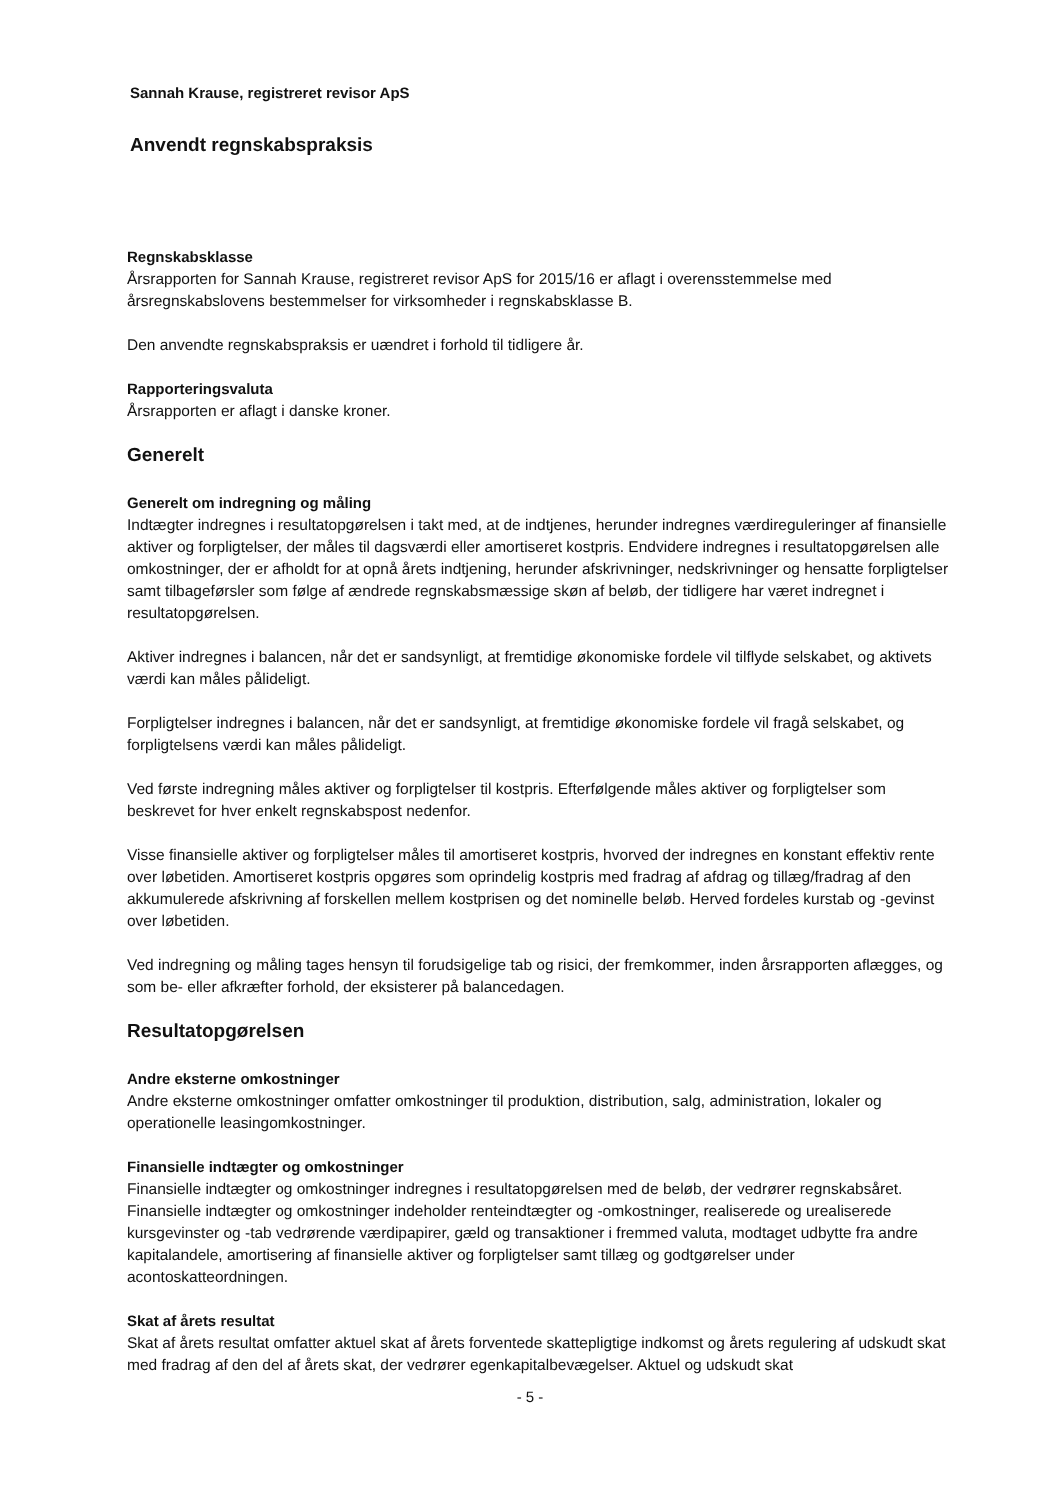Sannah Krause, registreret revisor ApS
Anvendt regnskabspraksis
Regnskabsklasse
Årsrapporten for Sannah Krause, registreret revisor ApS for 2015/16 er aflagt i overensstemmelse med årsregnskabslovens bestemmelser for virksomheder i regnskabsklasse B.
Den anvendte regnskabspraksis er uændret i forhold til tidligere år.
Rapporteringsvaluta
Årsrapporten er aflagt i danske kroner.
Generelt
Generelt om indregning og måling
Indtægter indregnes i resultatopgørelsen i takt med, at de indtjenes, herunder indregnes værdireguleringer af finansielle aktiver og forpligtelser, der måles til dagsværdi eller amortiseret kostpris. Endvidere indregnes i resultatopgørelsen alle omkostninger, der er afholdt for at opnå årets indtjening, herunder afskrivninger, nedskrivninger og hensatte forpligtelser samt tilbageførsler som følge af ændrede regnskabsmæssige skøn af beløb, der tidligere har været indregnet i resultatopgørelsen.
Aktiver indregnes i balancen, når det er sandsynligt, at fremtidige økonomiske fordele vil tilflyde selskabet, og aktivets værdi kan måles pålideligt.
Forpligtelser indregnes i balancen, når det er sandsynligt, at fremtidige økonomiske fordele vil fragå selskabet, og forpligtelsens værdi kan måles pålideligt.
Ved første indregning måles aktiver og forpligtelser til kostpris. Efterfølgende måles aktiver og forpligtelser som beskrevet for hver enkelt regnskabspost nedenfor.
Visse finansielle aktiver og forpligtelser måles til amortiseret kostpris, hvorved der indregnes en konstant effektiv rente over løbetiden. Amortiseret kostpris opgøres som oprindelig kostpris med fradrag af afdrag og tillæg/fradrag af den akkumulerede afskrivning af forskellen mellem kostprisen og det nominelle beløb. Herved fordeles kurstab og -gevinst over løbetiden.
Ved indregning og måling tages hensyn til forudsigelige tab og risici, der fremkommer, inden årsrapporten aflægges, og som be- eller afkræfter forhold, der eksisterer på balancedagen.
Resultatopgørelsen
Andre eksterne omkostninger
Andre eksterne omkostninger omfatter omkostninger til produktion, distribution, salg, administration, lokaler og operationelle leasingomkostninger.
Finansielle indtægter og omkostninger
Finansielle indtægter og omkostninger indregnes i resultatopgørelsen med de beløb, der vedrører regnskabsåret. Finansielle indtægter og omkostninger indeholder renteindtægter og -omkostninger, realiserede og urealiserede kursgevinster og -tab vedrørende værdipapirer, gæld og transaktioner i fremmed valuta, modtaget udbytte fra andre kapitalandele, amortisering af finansielle aktiver og forpligtelser samt tillæg og godtgørelser under acontoskatteordningen.
Skat af årets resultat
Skat af årets resultat omfatter aktuel skat af årets forventede skattepligtige indkomst og årets regulering af udskudt skat med fradrag af den del af årets skat, der vedrører egenkapitalbevægelser. Aktuel og udskudt skat
- 5 -